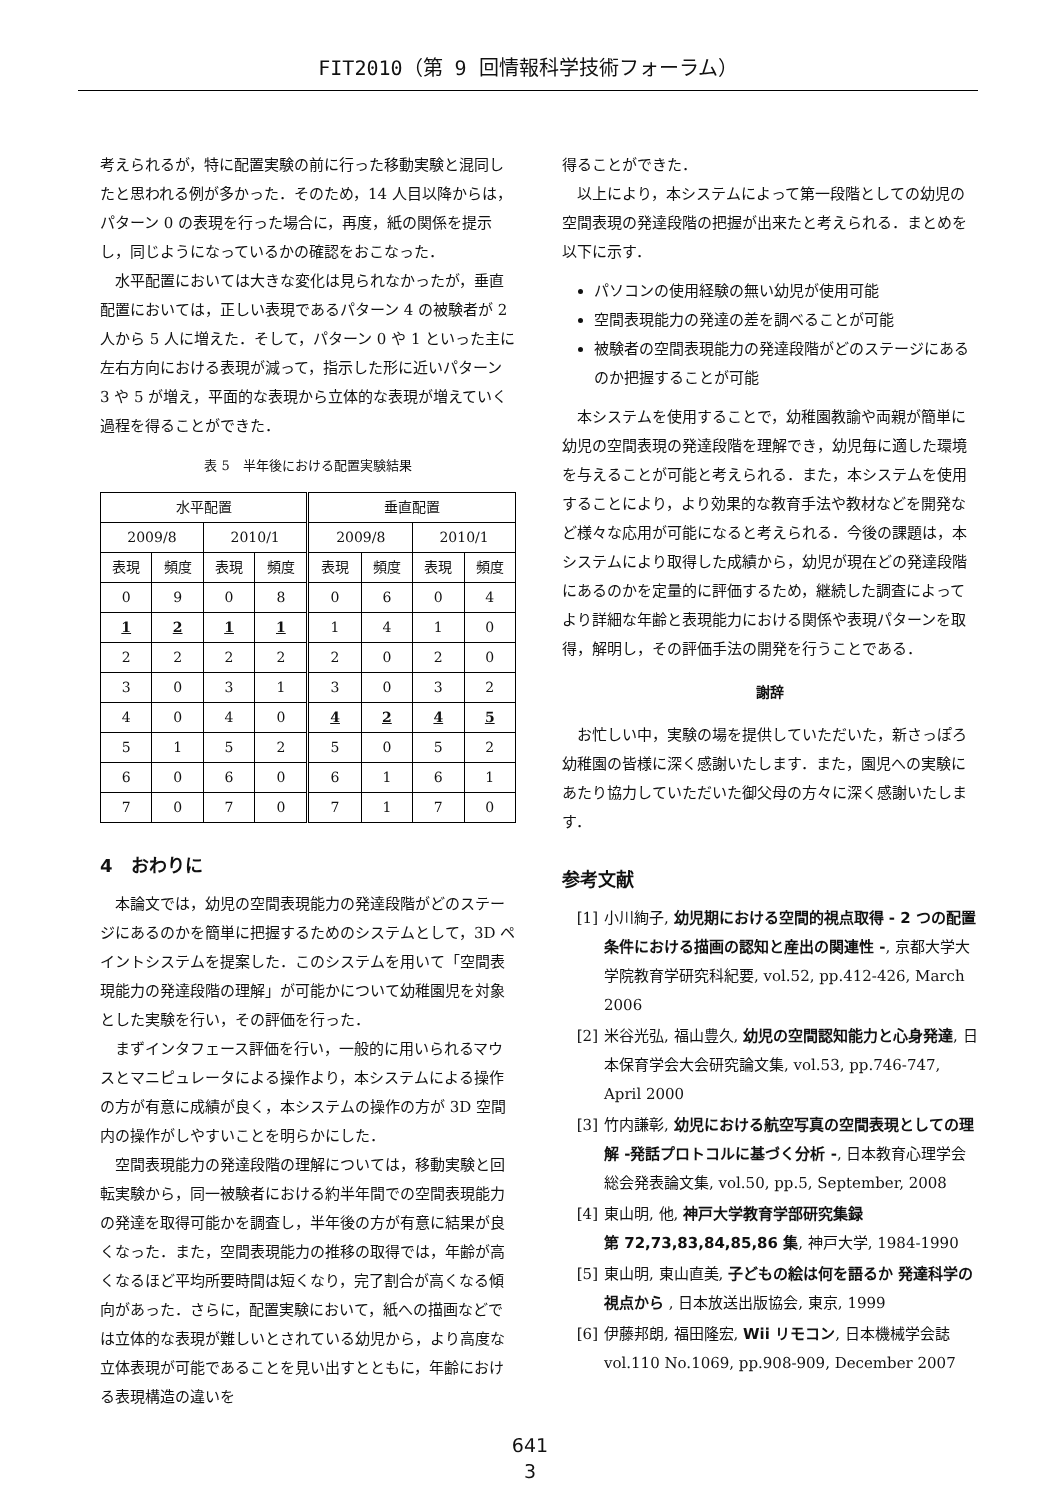FIT2010（第 9 回情報科学技術フォーラム）
考えられるが，特に配置実験の前に行った移動実験と混同したと思われる例が多かった．そのため，14 人目以降からは，パターン 0 の表現を行った場合に，再度，紙の関係を提示し，同じようになっているかの確認をおこなった．
水平配置においては大きな変化は見られなかったが，垂直配置においては，正しい表現であるパターン 4 の被験者が 2 人から 5 人に増えた．そして，パターン 0 や 1 といった主に左右方向における表現が減って，指示した形に近いパターン 3 や 5 が増え，平面的な表現から立体的な表現が増えていく過程を得ることができた．
表 5　半年後における配置実験結果
| 水平配置 | | | | 垂直配置 | | | |
| --- | --- | --- | --- | --- | --- | --- | --- |
| 2009/8 | | 2010/1 | | 2009/8 | | 2010/1 | |
| 表現 | 頻度 | 表現 | 頻度 | 表現 | 頻度 | 表現 | 頻度 |
| 0 | 9 | 0 | 8 | 0 | 6 | 0 | 4 |
| 1 | 2 | 1 | 1 | 1 | 4 | 1 | 0 |
| 2 | 2 | 2 | 2 | 2 | 0 | 2 | 0 |
| 3 | 0 | 3 | 1 | 3 | 0 | 3 | 2 |
| 4 | 0 | 4 | 0 | 4 | 2 | 4 | 5 |
| 5 | 1 | 5 | 2 | 5 | 0 | 5 | 2 |
| 6 | 0 | 6 | 0 | 6 | 1 | 6 | 1 |
| 7 | 0 | 7 | 0 | 7 | 1 | 7 | 0 |
4　おわりに
本論文では，幼児の空間表現能力の発達段階がどのステージにあるのかを簡単に把握するためのシステムとして，3D ペイントシステムを提案した．このシステムを用いて「空間表現能力の発達段階の理解」が可能かについて幼稚園児を対象とした実験を行い，その評価を行った．
まずインタフェース評価を行い，一般的に用いられるマウスとマニピュレータによる操作より，本システムによる操作の方が有意に成績が良く，本システムの操作の方が 3D 空間内の操作がしやすいことを明らかにした．
空間表現能力の発達段階の理解については，移動実験と回転実験から，同一被験者における約半年間での空間表現能力の発達を取得可能かを調査し，半年後の方が有意に結果が良くなった．また，空間表現能力の推移の取得では，年齢が高くなるほど平均所要時間は短くなり，完了割合が高くなる傾向があった．さらに，配置実験において，紙への描画などでは立体的な表現が難しいとされている幼児から，より高度な立体表現が可能であることを見い出すとともに，年齢における表現構造の違いを
得ることができた．
以上により，本システムによって第一段階としての幼児の空間表現の発達段階の把握が出来たと考えられる．まとめを以下に示す．
パソコンの使用経験の無い幼児が使用可能
空間表現能力の発達の差を調べることが可能
被験者の空間表現能力の発達段階がどのステージにあるのか把握することが可能
本システムを使用することで，幼稚園教諭や両親が簡単に幼児の空間表現の発達段階を理解でき，幼児毎に適した環境を与えることが可能と考えられる．また，本システムを使用することにより，より効果的な教育手法や教材などを開発など様々な応用が可能になると考えられる．今後の課題は，本システムにより取得した成績から，幼児が現在どの発達段階にあるのかを定量的に評価するため，継続した調査によってより詳細な年齢と表現能力における関係や表現パターンを取得，解明し，その評価手法の開発を行うことである．
謝辞
お忙しい中，実験の場を提供していただいた，新さっぽろ幼稚園の皆様に深く感謝いたします．また，園児への実験にあたり協力していただいた御父母の方々に深く感謝いたします．
参考文献
[1] 小川絢子, 幼児期における空間的視点取得 - 2 つの配置条件における描画の認知と産出の関連性 -, 京都大学大学院教育学研究科紀要, vol.52, pp.412-426, March 2006
[2] 米谷光弘, 福山豊久, 幼児の空間認知能力と心身発達, 日本保育学会大会研究論文集, vol.53, pp.746-747, April 2000
[3] 竹内謙彰, 幼児における航空写真の空間表現としての理解 -発話プロトコルに基づく分析 -, 日本教育心理学会総会発表論文集, vol.50, pp.5, September, 2008
[4] 東山明, 他, 神戸大学教育学部研究集録
第 72,73,83,84,85,86 集, 神戸大学, 1984-1990
[5] 東山明, 東山直美, 子どもの絵は何を語るか 発達科学の視点から , 日本放送出版協会, 東京, 1999
[6] 伊藤邦朗, 福田隆宏, Wii リモコン, 日本機械学会誌 vol.110 No.1069, pp.908-909, December 2007
641
3